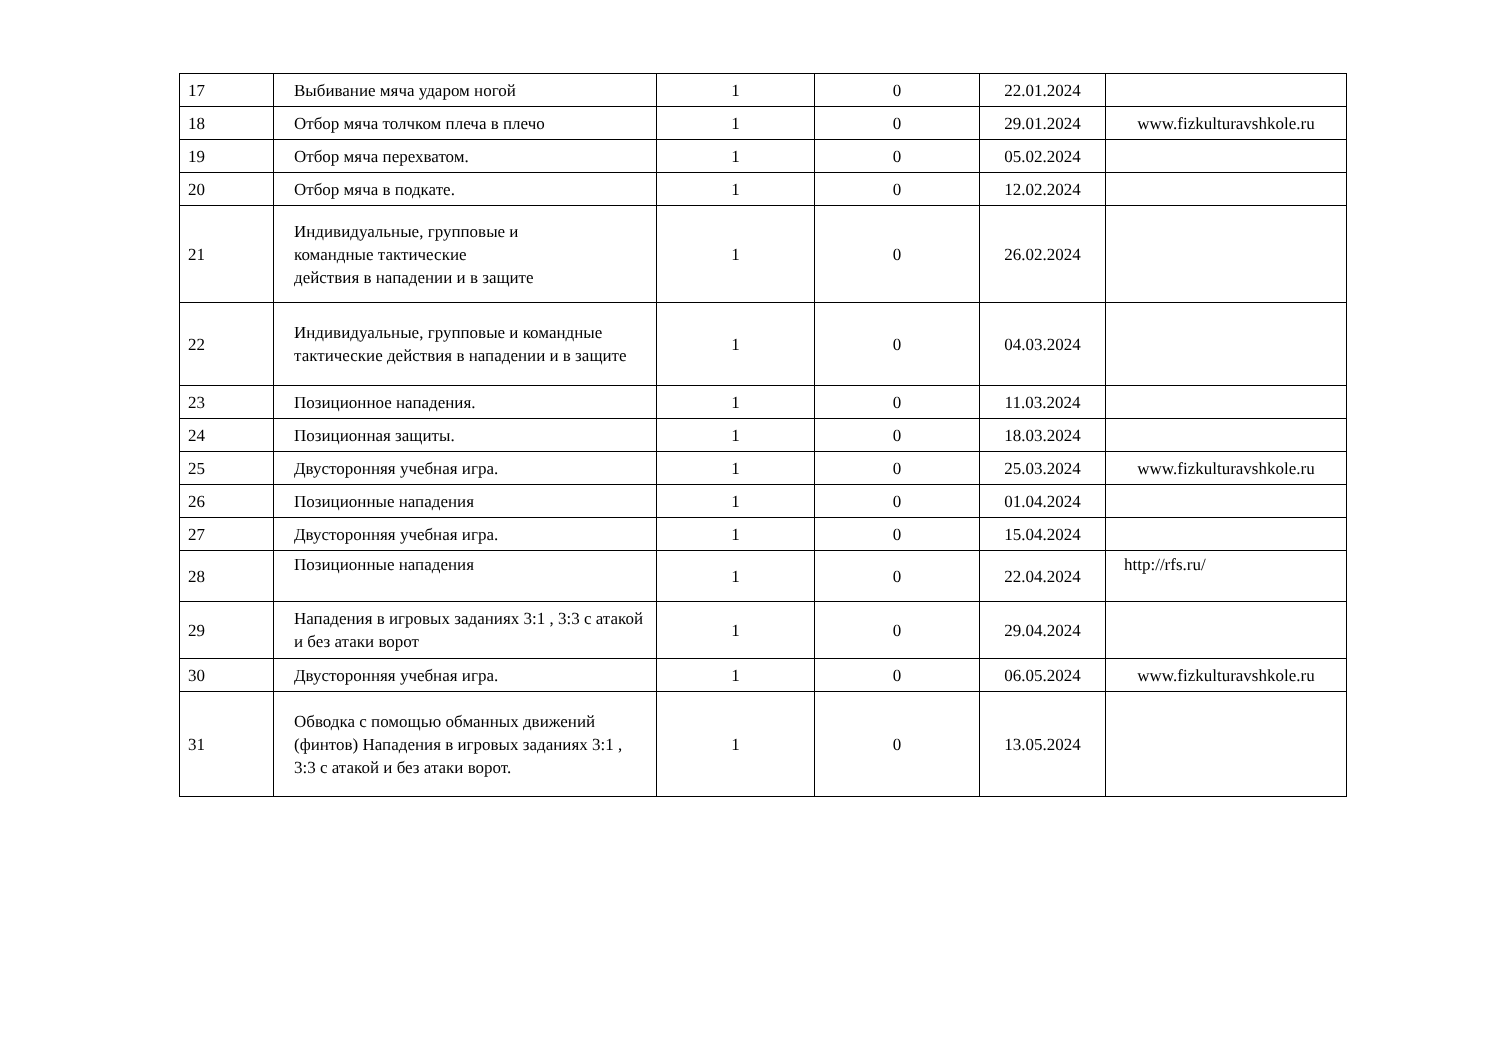| 17 | Выбивание мяча ударом ногой | 1 | 0 | 22.01.2024 | |
| 18 | Отбор мяча толчком плеча в плечо | 1 | 0 | 29.01.2024 | www.fizkulturavshkole.ru |
| 19 | Отбор мяча перехватом. | 1 | 0 | 05.02.2024 | |
| 20 | Отбор мяча в подкате. | 1 | 0 | 12.02.2024 | |
| 21 | Индивидуальные, групповые и командные тактические действия в нападении и в защите | 1 | 0 | 26.02.2024 | |
| 22 | Индивидуальные, групповые и командные тактические действия в нападении и в защите | 1 | 0 | 04.03.2024 | |
| 23 | Позиционное нападения. | 1 | 0 | 11.03.2024 | |
| 24 | Позиционная защиты. | 1 | 0 | 18.03.2024 | |
| 25 | Двусторонняя учебная игра. | 1 | 0 | 25.03.2024 | www.fizkulturavshkole.ru |
| 26 | Позиционные нападения | 1 | 0 | 01.04.2024 | |
| 27 | Двусторонняя учебная игра. | 1 | 0 | 15.04.2024 | |
| 28 | Позиционные нападения | 1 | 0 | 22.04.2024 | http://rfs.ru/ |
| 29 | Нападения в игровых заданиях 3:1 , 3:3 с атакой и без атаки ворот | 1 | 0 | 29.04.2024 | |
| 30 | Двусторонняя учебная игра. | 1 | 0 | 06.05.2024 | www.fizkulturavshkole.ru |
| 31 | Обводка с помощью обманных движений (финтов) Нападения в игровых заданиях 3:1 , 3:3 с атакой и без атаки ворот. | 1 | 0 | 13.05.2024 | |